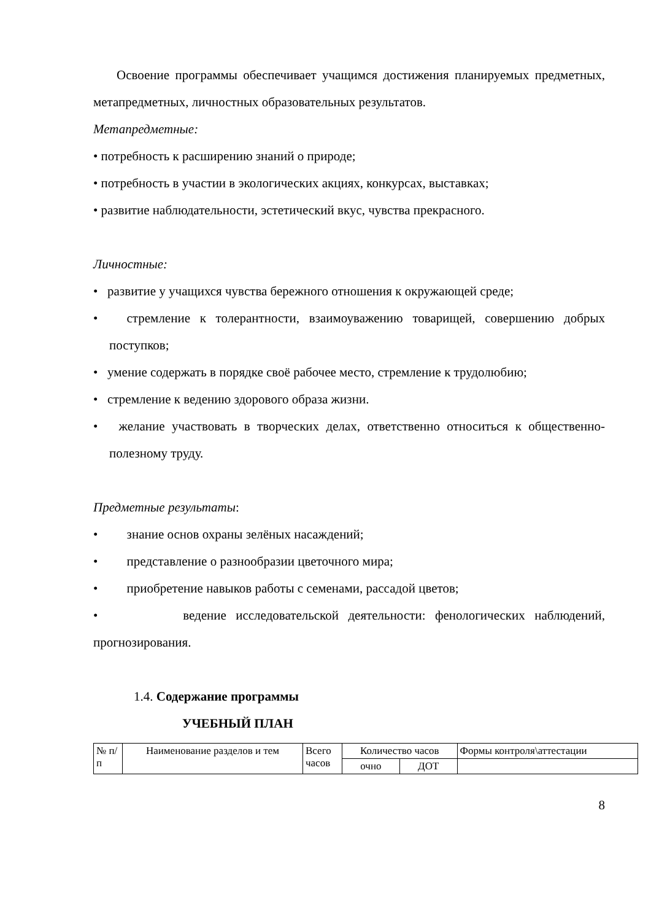Освоение программы обеспечивает учащимся достижения планируемых предметных, метапредметных, личностных образовательных результатов.
Метапредметные:
• потребность к расширению знаний о природе;
• потребность в участии в экологических акциях, конкурсах, выставках;
• развитие наблюдательности, эстетический вкус, чувства прекрасного.
Личностные:
• развитие у учащихся чувства бережного отношения к окружающей среде;
• стремление к толерантности, взаимоуважению товарищей, совершению добрых поступков;
• умение содержать в порядке своё рабочее место, стремление к трудолюбию;
• стремление к ведению здорового образа жизни.
• желание участвовать в творческих делах, ответственно относиться к общественно-полезному труду.
Предметные результаты:
• знание основ охраны зелёных насаждений;
• представление о разнообразии цветочного мира;
• приобретение навыков работы с семенами, рассадой цветов;
• ведение исследовательской деятельности: фенологических наблюдений, прогнозирования.
1.4. Содержание программы
УЧЕБНЫЙ ПЛАН
| № п/ п | Наименование разделов и тем | Всего часов | Количество часов | | Формы контроля\аттестации |
| | | | очно | ДОТ | |
8